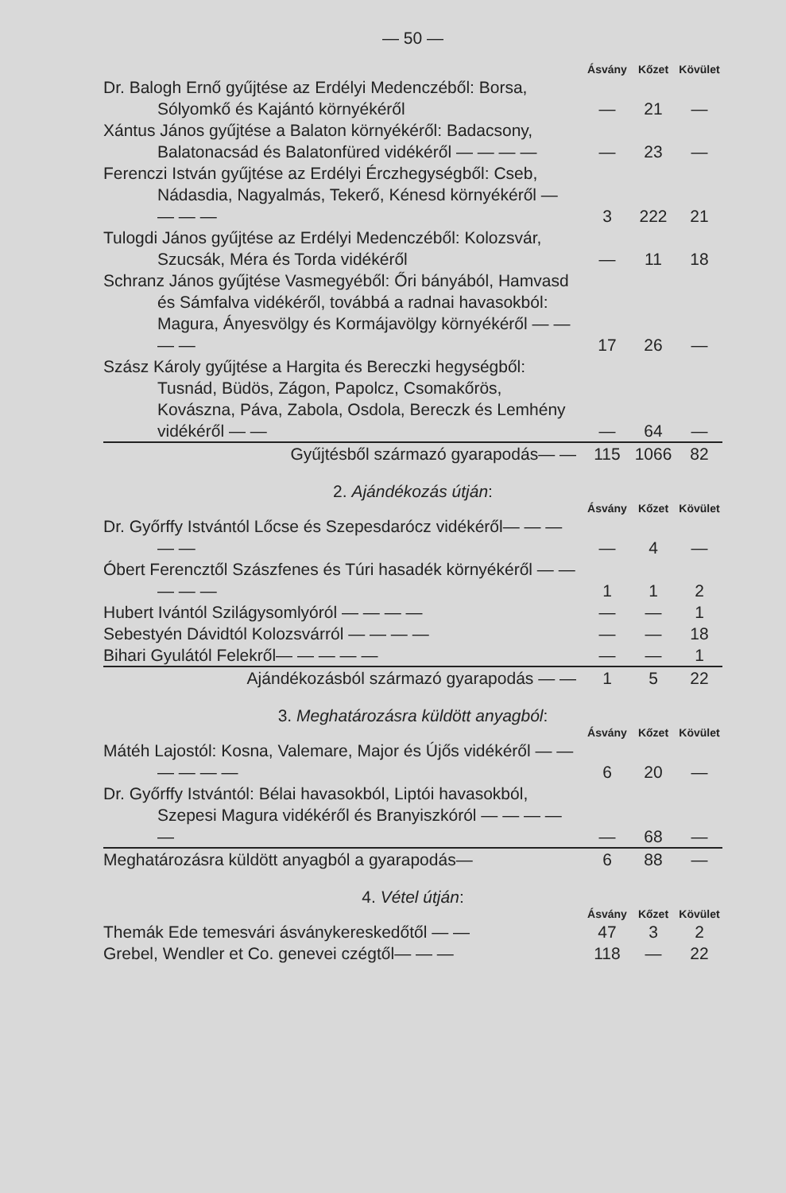— 50 —
| | Ásvány | Kőzet | Kövület |
| Dr. Balogh Ernő gyűjtése az Erdélyi Medenczéből: Borsa, Sólyomkő és Kajántó környékéről | — | 21 | — |
| Xántus János gyűjtése a Balaton környékéről: Badacsony, Balatonacsád és Balatonfüred vidékéről — — — — | — | 23 | — |
| Ferenczi István gyűjtése az Erdélyi Érczhegységből: Cseb, Nádasdia, Nagyalmás, Tekerő, Kénesd környékéről — — — — | 3 | 222 | 21 |
| Tulogdi János gyűjtése az Erdélyi Medenczéből: Kolozsvár, Szucsák, Méra és Torda vidékéről | — | 11 | 18 |
| Schranz János gyűjtése Vasmegyéből: Őri bányából, Hamvasd és Sámfalva vidékéről, továbbá a radnai havasokból: Magura, Ányesvölgy és Kormájavölgy környékéről — — — — | 17 | 26 | — |
| Szász Károly gyűjtése a Hargita és Bereczki hegységből: Tusnád, Büdös, Zágon, Papolcz, Csomakőrös, Kovászna, Páva, Zabola, Osdola, Bereczk és Lemhény vidékéről — — | — | 64 | — |
| Gyűjtésből származó gyarapodás— — | 115 | 1066 | 82 |
2. Ajándékozás útján:
| | Ásvány | Kőzet | Kövület |
| Dr. Győrffy Istvántól Lőcse és Szepesdarócz vidékéről— — — — — | — | 4 | — |
| Óbert Ferencztől Szászfenes és Túri hasadék környékéről — — — — — | 1 | 1 | 2 |
| Hubert Ivántól Szilágysomlyóról — — — — | — | — | 1 |
| Sebestyén Dávidtól Kolozsvárról — — — — | — | — | 18 |
| Bihari Gyulától Felekről— — — — — | — | — | 1 |
| Ajándékozásból származó gyarapodás — — | 1 | 5 | 22 |
3. Meghatározásra küldött anyagból:
| | Ásvány | Kőzet | Kövület |
| Mátéh Lajostól: Kosna, Valemare, Major és Újős vidékéről — — — — — — | 6 | 20 | — |
| Dr. Győrffy Istvántól: Bélai havasokból, Liptói havasokból, Szepesi Magura vidékéről és Branyiszkóról — — — — — | — | 68 | — |
| Meghatározásra küldött anyagból a gyarapodás— | 6 | 88 | — |
4. Vétel útján:
| | Ásvány | Kőzet | Kövület |
| Themák Ede temesvári ásványkereskedőtől — — | 47 | 3 | 2 |
| Grebel, Wendler et Co. genevei czégtől— — — | 118 | — | 22 |